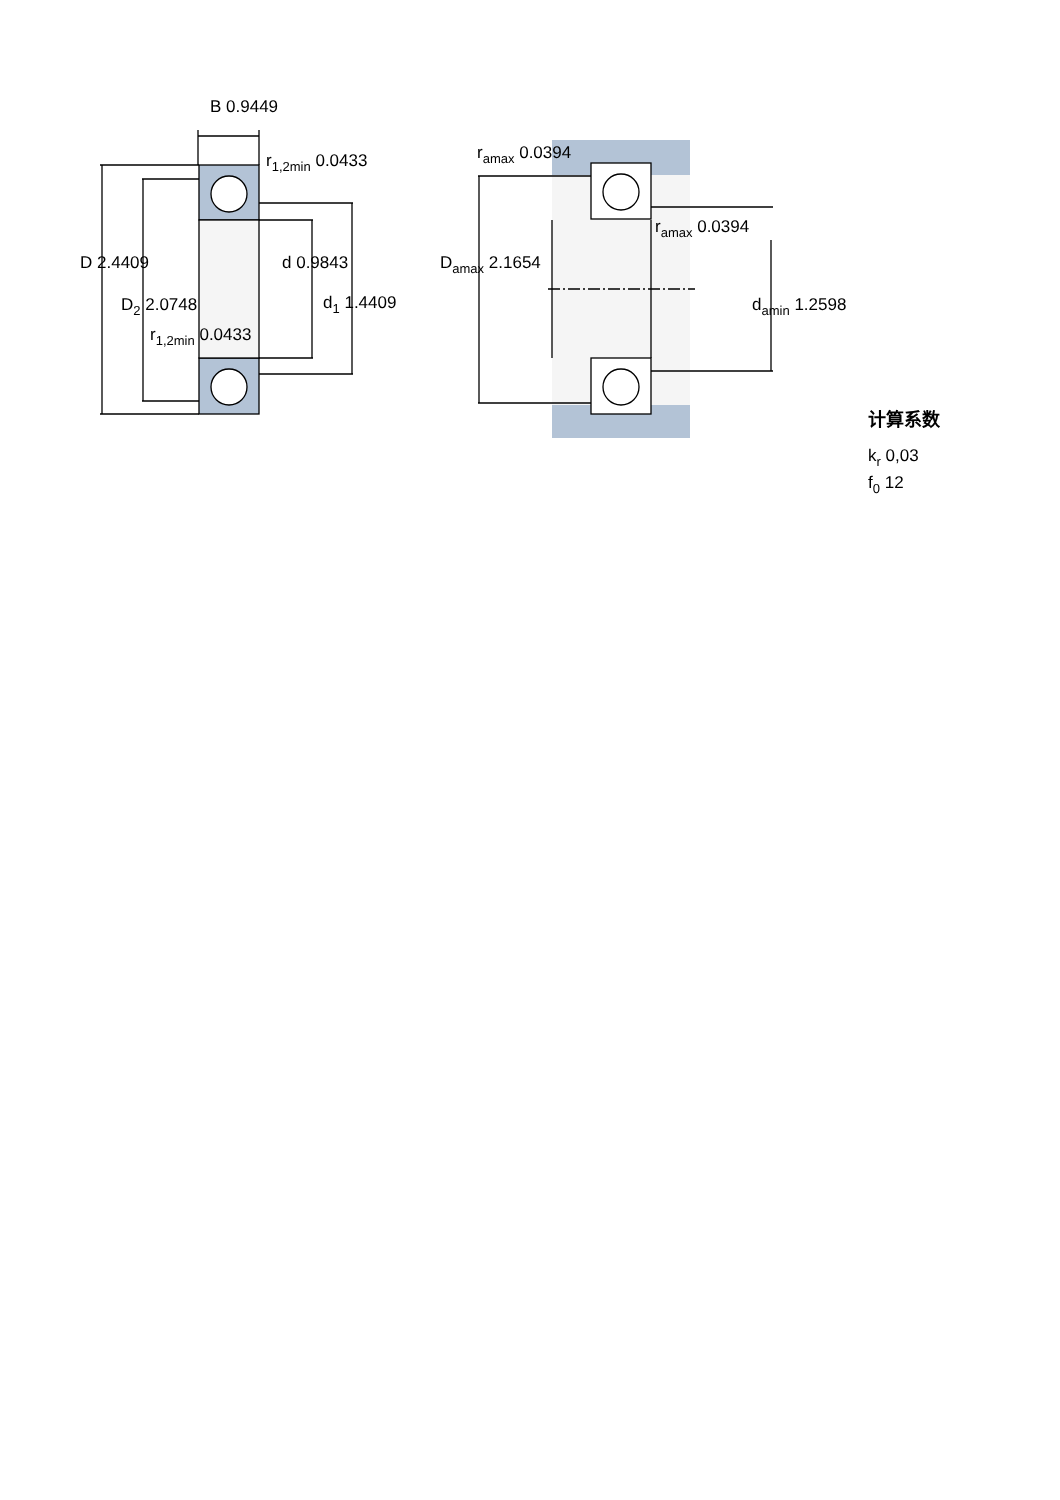B 0.9449
r1,2min 0.0433
D 2.4409
d 0.9843
D2 2.0748
d1 1.4409
r1,2min 0.0433
ramax 0.0394
ramax 0.0394
Damax 2.1654
damin 1.2598
计算系数
kr 0,03
f0 12